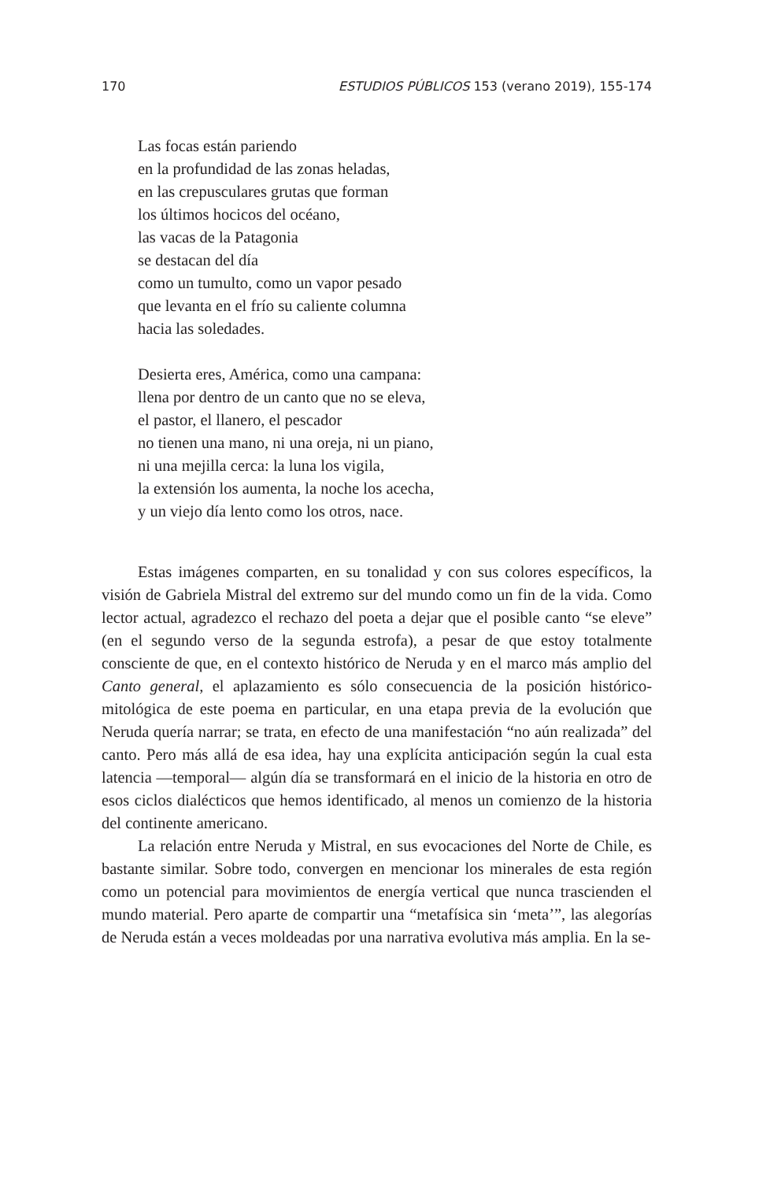170 ESTUDIOS PÚBLICOS 153 (verano 2019), 155-174
Las focas están pariendo
en la profundidad de las zonas heladas,
en las crepusculares grutas que forman
los últimos hocicos del océano,
las vacas de la Patagonia
se destacan del día
como un tumulto, como un vapor pesado
que levanta en el frío su caliente columna
hacia las soledades.
Desierta eres, América, como una campana:
llena por dentro de un canto que no se eleva,
el pastor, el llanero, el pescador
no tienen una mano, ni una oreja, ni un piano,
ni una mejilla cerca: la luna los vigila,
la extensión los aumenta, la noche los acecha,
y un viejo día lento como los otros, nace.
Estas imágenes comparten, en su tonalidad y con sus colores específicos, la visión de Gabriela Mistral del extremo sur del mundo como un fin de la vida. Como lector actual, agradezco el rechazo del poeta a dejar que el posible canto “se eleve” (en el segundo verso de la segunda estrofa), a pesar de que estoy totalmente consciente de que, en el contexto histórico de Neruda y en el marco más amplio del Canto general, el aplazamiento es sólo consecuencia de la posición histórico-mitológica de este poema en particular, en una etapa previa de la evolución que Neruda quería narrar; se trata, en efecto de una manifestación “no aún realizada” del canto. Pero más allá de esa idea, hay una explícita anticipación según la cual esta latencia —temporal— algún día se transformará en el inicio de la historia en otro de esos ciclos dialécticos que hemos identificado, al menos un comienzo de la historia del continente americano.
La relación entre Neruda y Mistral, en sus evocaciones del Norte de Chile, es bastante similar. Sobre todo, convergen en mencionar los minerales de esta región como un potencial para movimientos de energía vertical que nunca trascienden el mundo material. Pero aparte de compartir una “metafísica sin ‘meta’”, las alegorías de Neruda están a veces moldeadas por una narrativa evolutiva más amplia. En la se-